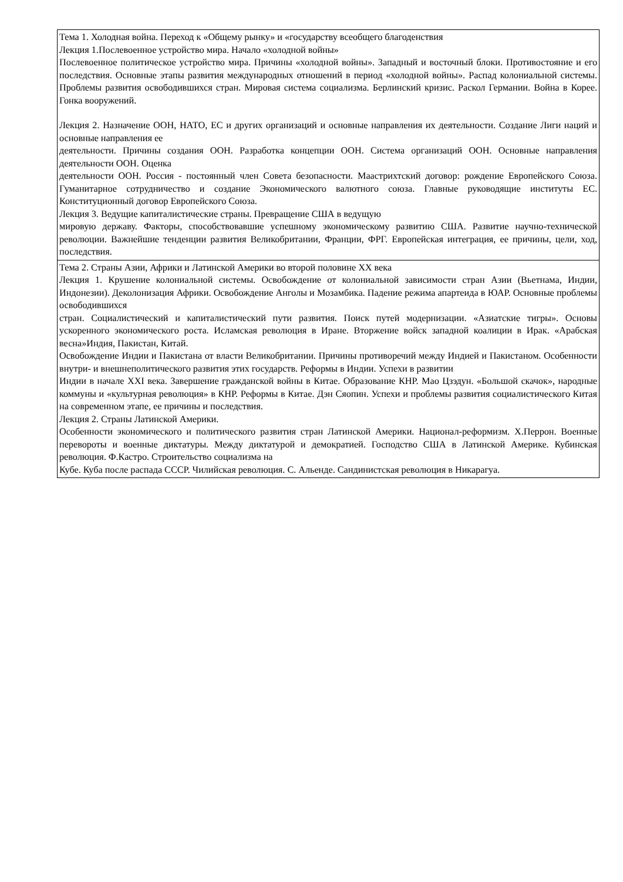| Тема 1. Холодная война. Переход к «Общему рынку» и «государству всеобщего благоденствия Лекция 1.Послевоенное устройство мира. Начало «холодной войны» Послевоенное политическое устройство мира. Причины «холодной войны». Западный и восточный блоки. Противостояние и его последствия. Основные этапы развития международных отношений в период «холодной войны». Распад колониальной системы. Проблемы развития освободившихся стран. Мировая система социализма. Берлинский кризис. Раскол Германии. Война в Корее. Гонка вооружений. Лекция 2. Назначение ООН, НАТО, ЕС и других организаций и основные направления их деятельности. Создание Лиги наций и основные направления ее деятельности. Причины создания ООН. Разработка концепции ООН. Система организаций ООН. Основные направления деятельности ООН. Оценка деятельности ООН. Россия - постоянный член Совета безопасности. Маастрихтский договор: рождение Европейского Союза. Гуманитарное сотрудничество и создание Экономического валютного союза. Главные руководящие институты ЕС. Конституционный договор Европейского Союза. Лекция 3. Ведущие капиталистические страны. Превращение США в ведущую мировую державу. Факторы, способствовавшие успешному экономическому развитию США. Развитие научно-технической революции. Важнейшие тенденции развития Великобритании, Франции, ФРГ. Европейская интеграция, ее причины, цели, ход, последствия. |
| Тема 2. Страны Азии, Африки и Латинской Америки во второй половине XX века Лекция 1. Крушение колониальной системы. Освобождение от колониальной зависимости стран Азии (Вьетнама, Индии, Индонезии). Деколонизация Африки. Освобождение Анголы и Мозамбика. Падение режима апартеида в ЮАР. Основные проблемы освободившихся стран. Социалистический и капиталистический пути развития. Поиск путей модернизации. «Азиатские тигры». Основы ускоренного экономического роста. Исламская революция в Иране. Вторжение войск западной коалиции в Ирак. «Арабская весна»Индия, Пакистан, Китай. Освобождение Индии и Пакистана от власти Великобритании. Причины противоречий между Индией и Пакистаном. Особенности внутри- и внешнеполитического развития этих государств. Реформы в Индии. Успехи в развитии Индии в начале XXI века. Завершение гражданской войны в Китае. Образование КНР. Мао Цзэдун. «Большой скачок», народные коммуны и «культурная революция» в КНР. Реформы в Китае. Дэн Сяопин. Успехи и проблемы развития социалистического Китая на современном этапе, ее причины и последствия. Лекция 2. Страны Латинской Америки. Особенности экономического и политического развития стран Латинской Америки. Национал-реформизм. Х.Перрон. Военные перевороты и военные диктатуры. Между диктатурой и демократией. Господство США в Латинской Америке. Кубинская революция. Ф.Кастро. Строительство социализма на Кубе. Куба после распада СССР. Чилийская революция. С. Альенде. Сандинистская революция в Никарагуа. |